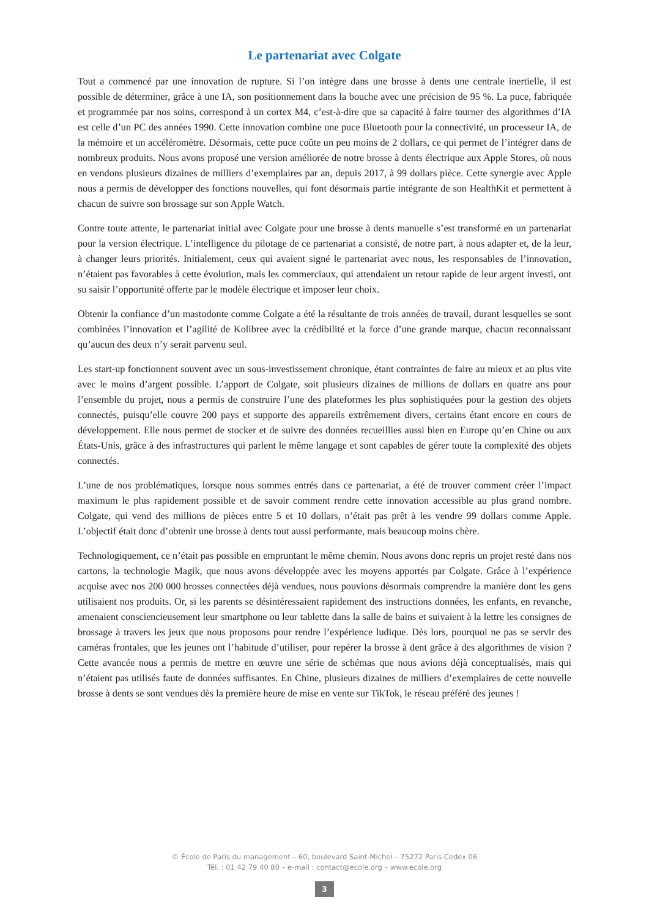Le partenariat avec Colgate
Tout a commencé par une innovation de rupture. Si l’on intègre dans une brosse à dents une centrale inertielle, il est possible de déterminer, grâce à une IA, son positionnement dans la bouche avec une précision de 95 %. La puce, fabriquée et programmée par nos soins, correspond à un cortex M4, c’est-à-dire que sa capacité à faire tourner des algorithmes d’IA est celle d’un PC des années 1990. Cette innovation combine une puce Bluetooth pour la connectivité, un processeur IA, de la mémoire et un accéléromètre. Désormais, cette puce coûte un peu moins de 2 dollars, ce qui permet de l’intégrer dans de nombreux produits. Nous avons proposé une version améliorée de notre brosse à dents électrique aux Apple Stores, où nous en vendons plusieurs dizaines de milliers d’exemplaires par an, depuis 2017, à 99 dollars pièce. Cette synergie avec Apple nous a permis de développer des fonctions nouvelles, qui font désormais partie intégrante de son HealthKit et permettent à chacun de suivre son brossage sur son Apple Watch.
Contre toute attente, le partenariat initial avec Colgate pour une brosse à dents manuelle s’est transformé en un partenariat pour la version électrique. L’intelligence du pilotage de ce partenariat a consisté, de notre part, à nous adapter et, de la leur, à changer leurs priorités. Initialement, ceux qui avaient signé le partenariat avec nous, les responsables de l’innovation, n’étaient pas favorables à cette évolution, mais les commerciaux, qui attendaient un retour rapide de leur argent investi, ont su saisir l’opportunité offerte par le modèle électrique et imposer leur choix.
Obtenir la confiance d’un mastodonte comme Colgate a été la résultante de trois années de travail, durant lesquelles se sont combinées l’innovation et l’agilité de Kolibree avec la crédibilité et la force d’une grande marque, chacun reconnaissant qu’aucun des deux n’y serait parvenu seul.
Les start-up fonctionnent souvent avec un sous-investissement chronique, étant contraintes de faire au mieux et au plus vite avec le moins d’argent possible. L’apport de Colgate, soit plusieurs dizaines de millions de dollars en quatre ans pour l’ensemble du projet, nous a permis de construire l’une des plateformes les plus sophistiquées pour la gestion des objets connectés, puisqu’elle couvre 200 pays et supporte des appareils extrêmement divers, certains étant encore en cours de développement. Elle nous permet de stocker et de suivre des données recueillies aussi bien en Europe qu’en Chine ou aux États-Unis, grâce à des infrastructures qui parlent le même langage et sont capables de gérer toute la complexité des objets connectés.
L’une de nos problématiques, lorsque nous sommes entrés dans ce partenariat, a été de trouver comment créer l’impact maximum le plus rapidement possible et de savoir comment rendre cette innovation accessible au plus grand nombre. Colgate, qui vend des millions de pièces entre 5 et 10 dollars, n’était pas prêt à les vendre 99 dollars comme Apple. L’objectif était donc d’obtenir une brosse à dents tout aussi performante, mais beaucoup moins chère.
Technologiquement, ce n’était pas possible en empruntant le même chemin. Nous avons donc repris un projet resté dans nos cartons, la technologie Magik, que nous avons développée avec les moyens apportés par Colgate. Grâce à l’expérience acquise avec nos 200 000 brosses connectées déjà vendues, nous pouvions désormais comprendre la manière dont les gens utilisaient nos produits. Or, si les parents se désintéressaient rapidement des instructions données, les enfants, en revanche, amenaient consciencieusement leur smartphone ou leur tablette dans la salle de bains et suivaient à la lettre les consignes de brossage à travers les jeux que nous proposons pour rendre l’expérience ludique. Dès lors, pourquoi ne pas se servir des caméras frontales, que les jeunes ont l’habitude d’utiliser, pour repérer la brosse à dent grâce à des algorithmes de vision ? Cette avancée nous a permis de mettre en œuvre une série de schémas que nous avions déjà conceptualisés, mais qui n’étaient pas utilisés faute de données suffisantes. En Chine, plusieurs dizaines de milliers d’exemplaires de cette nouvelle brosse à dents se sont vendues dès la première heure de mise en vente sur TikTok, le réseau préféré des jeunes !
© École de Paris du management – 60, boulevard Saint-Michel – 75272 Paris Cedex 06
Tél. : 01 42 79 40 80 – e-mail : contact@ecole.org – www.ecole.org
3